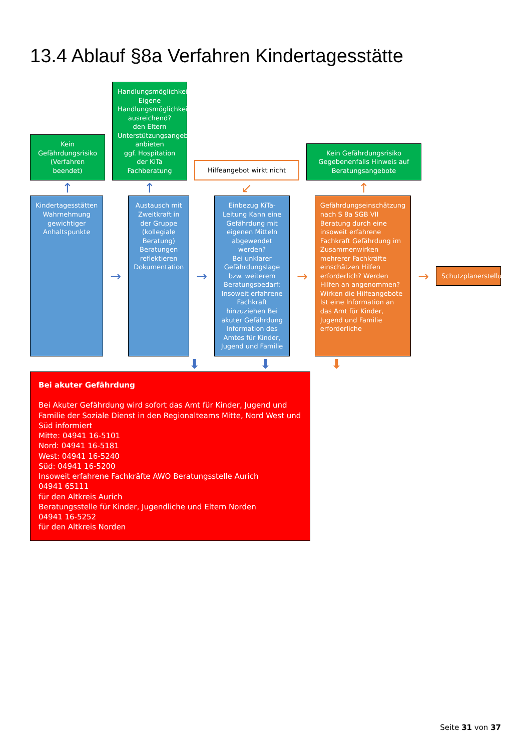13.4 Ablauf §8a Verfahren Kindertagesstätte
Kein Gefährdungsrisiko (Verfahren beendet)
↑
Handlungsmöglichkeiten
Eigene Handlungsmöglichkeiten ausreichend?
den Eltern Unterstützungsangebote anbieten
ggf. Hospitation der KiTa Fachberatung
↑
Hilfeangebot wirkt nicht
↙
Kein Gefährdungsrisiko
Gegebenenfalls Hinweis auf Beratungsangebote
↑
Kindertagesstätten Wahrnehmung gewichtiger Anhaltspunkte
→
Austausch mit Zweitkraft in der Gruppe (kollegiale Beratung) Beratungen reflektieren Dokumentation
→
Einbezug KiTa-Leitung Kann eine Gefährdung mit eigenen Mitteln abgewendet werden?
Bei unklarer Gefährdungslage bzw. weiterem Beratungsbedarf:
Insoweit erfahrene Fachkraft hinzuziehen Bei akuter Gefährdung Information des Amtes für Kinder, Jugend und Familie
→
Gefährdungseinschätzung nach S 8a SGB VII Beratung durch eine insoweit erfahrene Fachkraft Gefährdung im Zusammenwirken mehrerer Fachkräfte einschätzen Hilfen erforderlich? Werden Hilfen an angenommen?
Wirken die Hilfeangebote
Ist eine Information an das Amt für Kinder, Jugend und Familie erforderliche
→
Schutzplanerstellung
⬇
⬇
⬇
Bei akuter Gefährdung
Bei Akuter Gefährdung wird sofort das Amt für Kinder, Jugend und Familie der Soziale Dienst in den Regionalteams Mitte, Nord West und Süd informiert
Mitte: 04941 16-5101
Nord: 04941 16-5181
West: 04941 16-5240
Süd: 04941 16-5200
Insoweit erfahrene Fachkräfte AWO Beratungsstelle Aurich
04941 65111
für den Altkreis Aurich
Beratungsstelle für Kinder, Jugendliche und Eltern Norden
04941 16-5252
für den Altkreis Norden
Seite 31 von 37